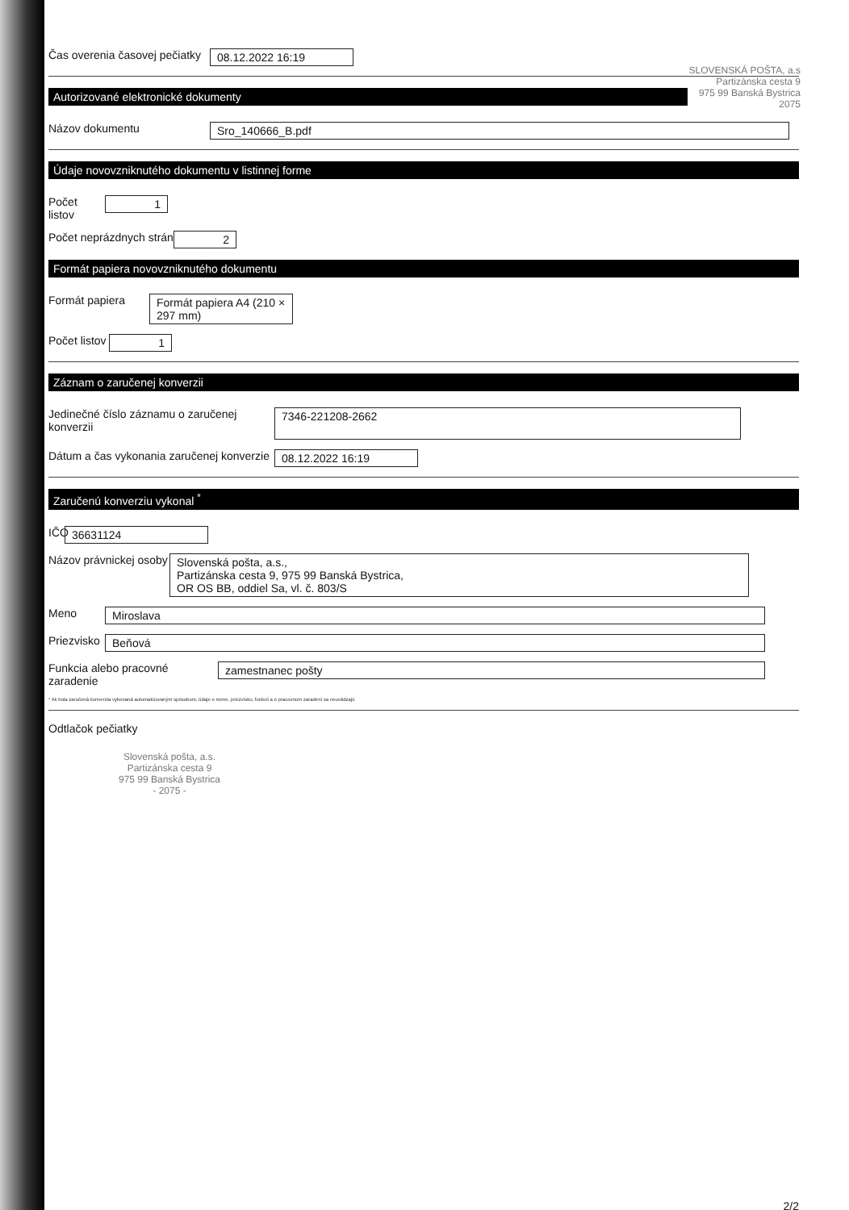SLOVENSKÁ POŠTA, a.s
Partizánska cesta 9
975 99 Banská Bystrica
2075
Čas overenia časovej pečiatky
08.12.2022 16:19
Autorizované elektronické dokumenty
Názov dokumentu Sro_140666_B.pdf
Údaje novovzniknutého dokumentu v listinnej forme
Počet listov
1
Počet neprázdnych strán
2
Formát papiera novovzniknutého dokumentu
Formát papiera Formát papiera A4 (210 × 297 mm)
Počet listov
1
Záznam o zaručenej konverzii
Jedinečné číslo záznamu o zaručenej konverzii
7346-221208-2662
Dátum a čas vykonania zaručenej konverzie
08.12.2022 16:19
Zaručenú konverziu vykonal <sup>*</sup>
IČO
36631124
Názov právnickej osoby
Slovenská pošta, a.s.,
Partizánska cesta 9, 975 99 Banská Bystrica,
OR OS BB, oddiel Sa, vl. č. 803/S
Meno Miroslava
Priezvisko
Beňová
Funkcia alebo pracovné zaradenie
zamestnanec pošty
* Ak bola zaručená konverzia vykonaná automatizovaným spôsobom, údaje o mene, priezvisku, funkcii a o pracovnom zaradení sa neuvádzajú
Odtlačok pečiatky
Slovenská pošta, a.s.
Partizánska cesta 9
975 99 Banská Bystrica
- 2075 -
2/2